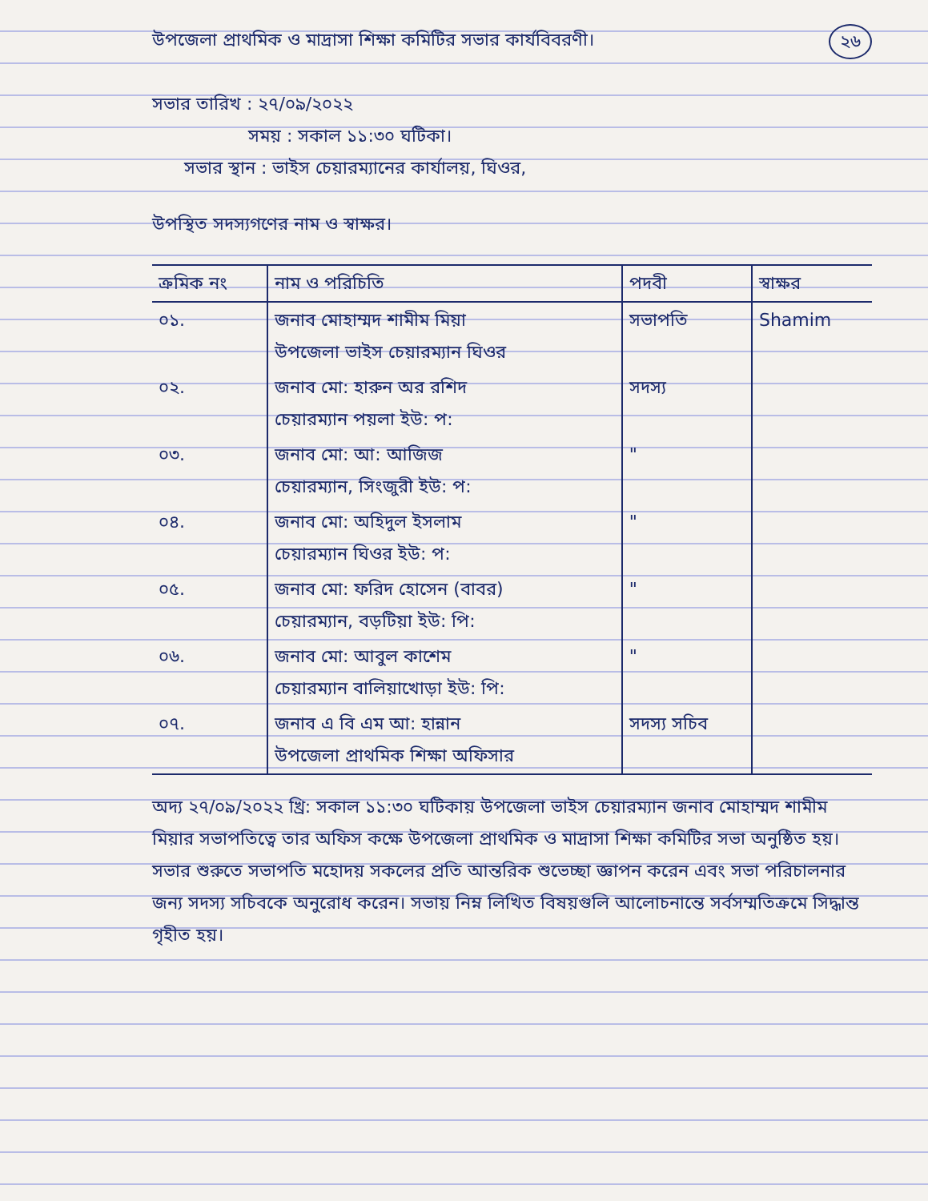২৬ উপজেলা প্রাথমিক ও মাদ্রাসা শিক্ষা কমিটির সভার কার্যবিবরণী।
সভার তারিখ : ২৭/০৯/২০২২
সময় : সকাল ১১:৩০ ঘটিকা।
সভার স্থান : ভাইস চেয়ারম্যানের কার্যালয়, ঘিওর,
উপস্থিত সদস্যগণের নাম ও স্বাক্ষর।
| ক্রমিক নং | নাম ও পরিচিতি | পদবী | স্বাক্ষর |
| --- | --- | --- | --- |
| ০১. | জনাব মোহাম্মদ শামীম মিয়া উপজেলা ভাইস চেয়ারম্যান ঘিওর | সভাপতি | Shamim |
| ০২. | জনাব মো: হারুন অর রশিদ চেয়ারম্যান পয়লা ইউ: প: | সদস্য | |
| ০৩. | জনাব মো: আ: আজিজ চেয়ারম্যান, সিংজুরী ইউ: প: | " | |
| ০৪. | জনাব মো: অহিদুল ইসলাম চেয়ারম্যান ঘিওর ইউ: প: | " | |
| ০৫. | জনাব মো: ফরিদ হোসেন (বাবর) চেয়ারম্যান, বড়টিয়া ইউ: পি: | " | |
| ০৬. | জনাব মো: আবুল কাশেম চেয়ারম্যান বালিয়াখোড়া ইউ: পি: | " | |
| ০৭. | জনাব এ বি এম আ: হান্নান উপজেলা প্রাথমিক শিক্ষা অফিসার | সদস্য সচিব | |
অদ্য ২৭/০৯/২০২২ খ্রি: সকাল ১১:৩০ ঘটিকায় উপজেলা ভাইস চেয়ারম্যান জনাব মোহাম্মদ শামীম মিয়ার সভাপতিত্বে তার অফিস কক্ষে উপজেলা প্রাথমিক ও মাদ্রাসা শিক্ষা কমিটির সভা অনুষ্ঠিত হয়। সভার শুরুতে সভাপতি মহোদয় সকলের প্রতি আন্তরিক শুভেচ্ছা জ্ঞাপন করেন এবং সভা পরিচালনার জন্য সদস্য সচিবকে অনুরোধ করেন। সভায় নিম্ন লিখিত বিষয়গুলি আলোচনান্তে সর্বসম্মতিক্রমে সিদ্ধান্ত গৃহীত হয়।